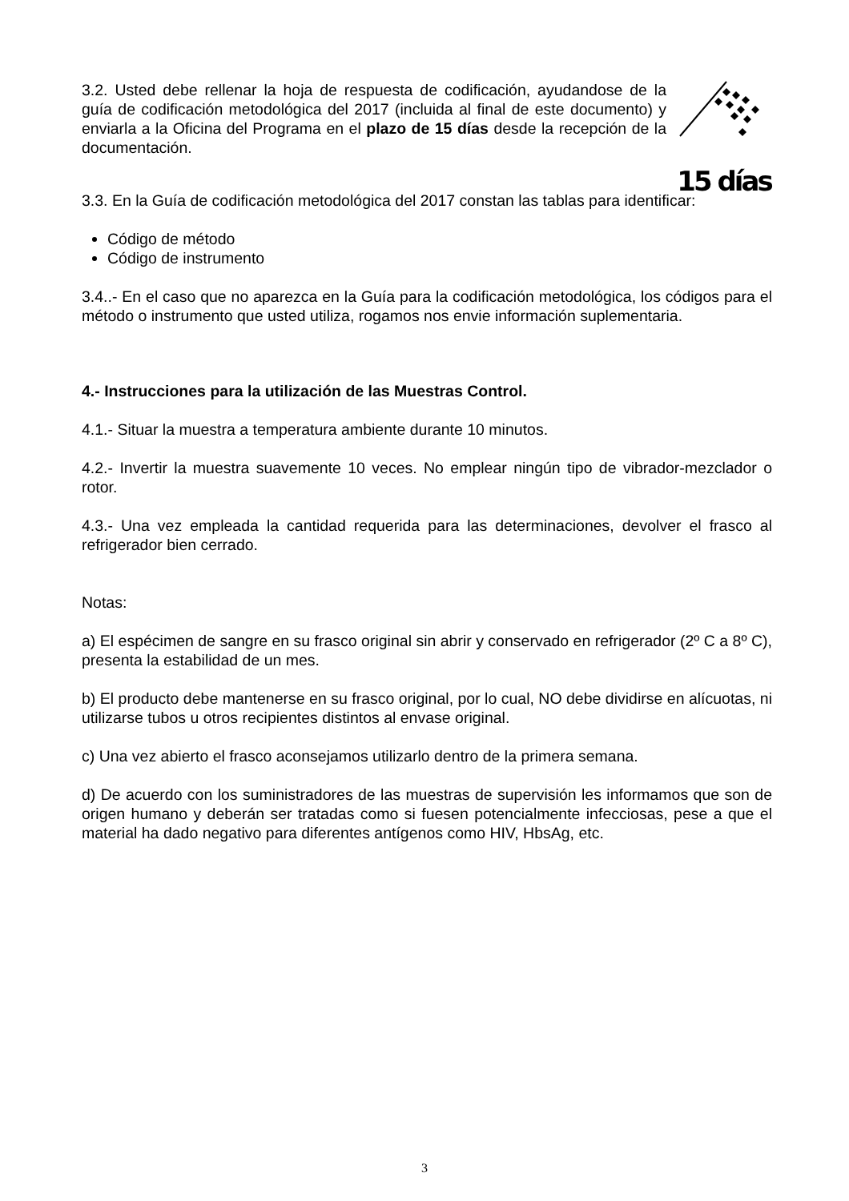3.2. Usted debe rellenar la hoja de respuesta de codificación, ayudandose de la guía de codificación metodológica del 2017 (incluida al final de este documento) y enviarla a la Oficina del Programa en el plazo de 15 días desde la recepción de la documentación.
15 días
3.3. En la Guía de codificación metodológica del 2017 constan las tablas para identificar:
Código de método
Código de instrumento
3.4..- En el caso que no aparezca en la Guía para la codificación metodológica, los códigos para el método o instrumento que usted utiliza, rogamos nos envie información suplementaria.
4.- Instrucciones para la utilización de las Muestras Control.
4.1.- Situar la muestra a temperatura ambiente durante 10 minutos.
4.2.- Invertir la muestra suavemente 10 veces. No emplear ningún tipo de vibrador-mezclador o rotor.
4.3.- Una vez empleada la cantidad requerida para las determinaciones, devolver el frasco al refrigerador bien cerrado.
Notas:
a) El espécimen de sangre en su frasco original sin abrir y conservado en refrigerador (2º C a 8º C), presenta la estabilidad de un mes.
b) El producto debe mantenerse en su frasco original, por lo cual, NO debe dividirse en alícuotas, ni utilizarse tubos u otros recipientes distintos al envase original.
c) Una vez abierto el frasco aconsejamos utilizarlo dentro de la primera semana.
d) De acuerdo con los suministradores de las muestras de supervisión les informamos que son de origen humano y deberán ser tratadas como si fuesen potencialmente infecciosas, pese a que el material ha dado negativo para diferentes antígenos como HIV, HbsAg, etc.
3